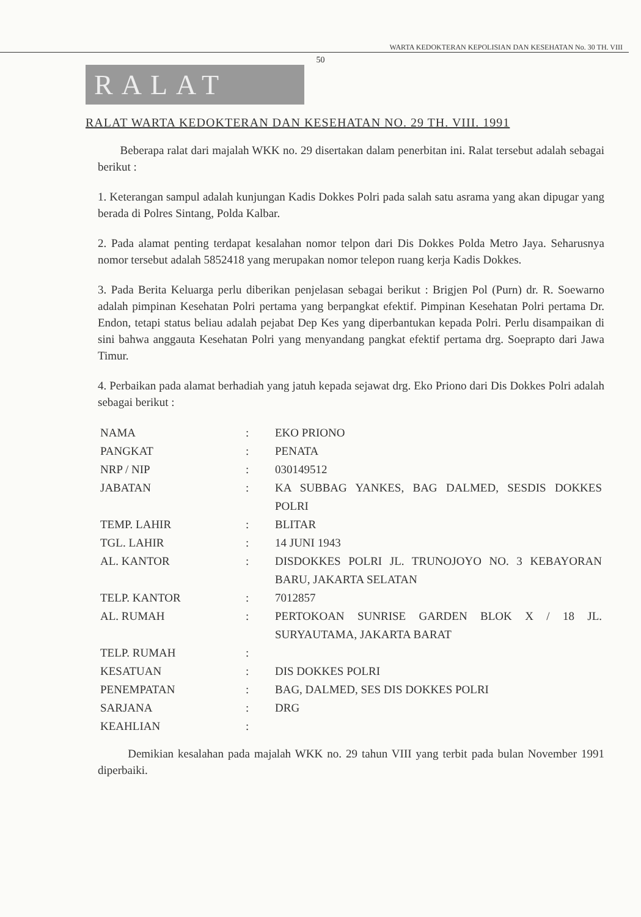WARTA KEDOKTERAN KEPOLISIAN DAN KESEHATAN No. 30 TH. VIII
50
RALAT
RALAT WARTA KEDOKTERAN DAN KESEHATAN NO. 29 TH. VIII. 1991
Beberapa ralat dari majalah WKK no. 29 disertakan dalam penerbitan ini. Ralat tersebut adalah sebagai berikut :
1. Keterangan sampul adalah kunjungan Kadis Dokkes Polri pada salah satu asrama yang akan dipugar yang berada di Polres Sintang, Polda Kalbar.
2. Pada alamat penting terdapat kesalahan nomor telpon dari Dis Dokkes Polda Metro Jaya. Seharusnya nomor tersebut adalah 5852418 yang merupakan nomor telepon ruang kerja Kadis Dokkes.
3. Pada Berita Keluarga perlu diberikan penjelasan sebagai berikut : Brigjen Pol (Purn) dr. R. Soewarno adalah pimpinan Kesehatan Polri pertama yang berpangkat efektif. Pimpinan Kesehatan Polri pertama Dr. Endon, tetapi status beliau adalah pejabat Dep Kes yang diperbantukan kepada Polri. Perlu disampaikan di sini bahwa anggauta Kesehatan Polri yang menyandang pangkat efektif pertama drg. Soeprapto dari Jawa Timur.
4. Perbaikan pada alamat berhadiah yang jatuh kepada sejawat drg. Eko Priono dari Dis Dokkes Polri adalah sebagai berikut :
| NAMA | : | EKO PRIONO |
| PANGKAT | : | PENATA |
| NRP / NIP | : | 030149512 |
| JABATAN | : | KA SUBBAG YANKES, BAG DALMED, SESDIS DOKKES POLRI |
| TEMP. LAHIR | : | BLITAR |
| TGL. LAHIR | : | 14 JUNI 1943 |
| AL. KANTOR | : | DISDOKKES POLRI JL. TRUNOJOYO NO. 3 KEBAYORAN BARU, JAKARTA SELATAN |
| TELP. KANTOR | : | 7012857 |
| AL. RUMAH | : | PERTOKOAN SUNRISE GARDEN BLOK X / 18 JL. SURYAUTAMA, JAKARTA BARAT |
| TELP. RUMAH | : | |
| KESATUAN | : | DIS DOKKES POLRI |
| PENEMPATAN | : | BAG, DALMED, SES DIS DOKKES POLRI |
| SARJANA | : | DRG |
| KEAHLIAN | : | |
Demikian kesalahan pada majalah WKK no. 29 tahun VIII yang terbit pada bulan November 1991 diperbaiki.